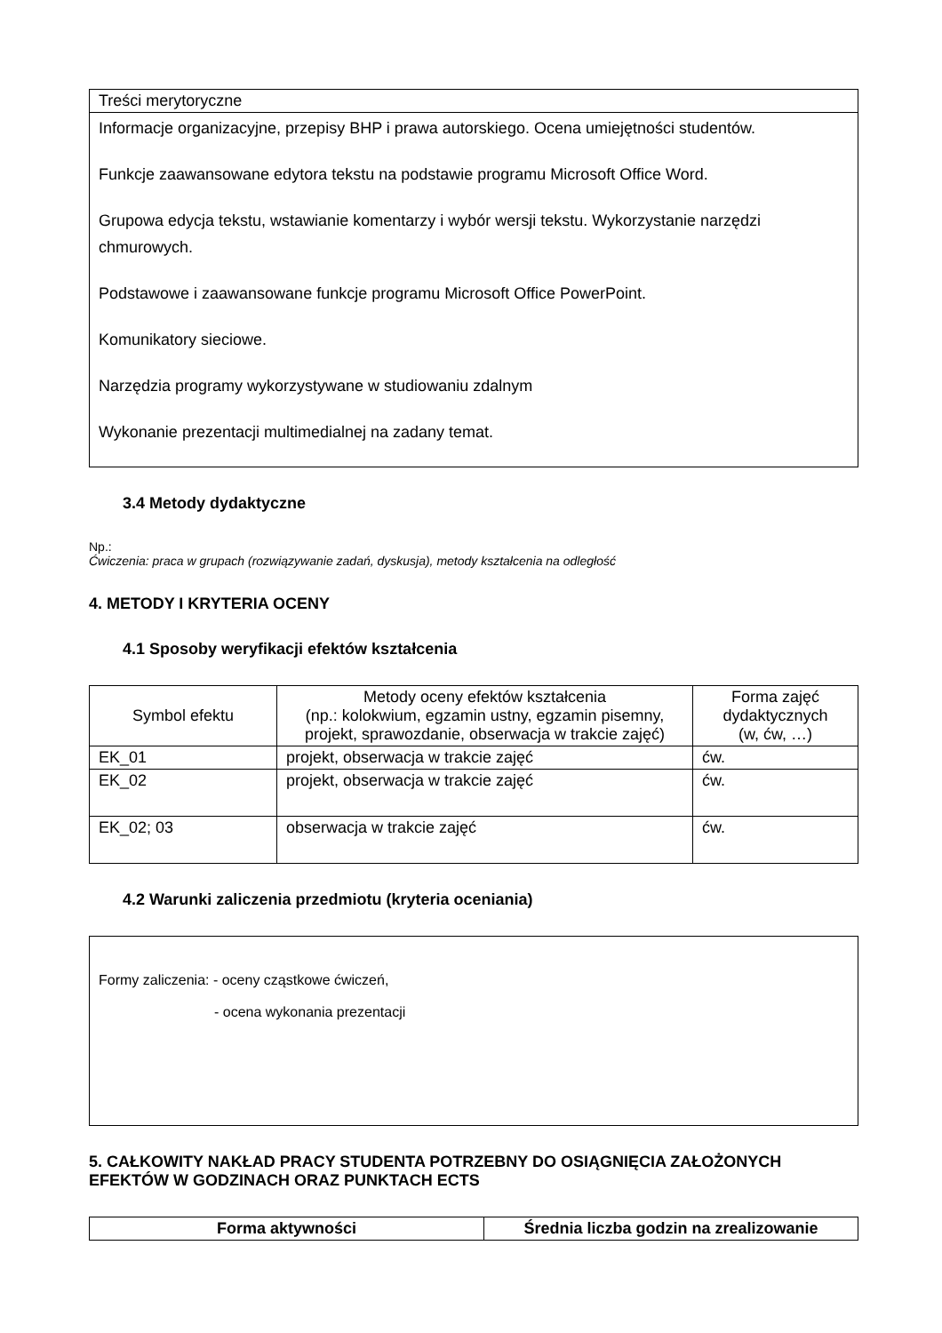| Treści merytoryczne |
| Informacje organizacyjne, przepisy BHP i prawa autorskiego. Ocena umiejętności studentów. Funkcje zaawansowane edytora tekstu na podstawie programu Microsoft Office Word. Grupowa edycja tekstu, wstawianie komentarzy i wybór wersji tekstu. Wykorzystanie narzędzi chmurowych. Podstawowe i zaawansowane funkcje programu Microsoft Office PowerPoint. Komunikatory sieciowe. Narzędzia programy wykorzystywane w studiowaniu zdalnym Wykonanie prezentacji multimedialnej na zadany temat. |
3.4 Metody dydaktyczne
Np.:
Ćwiczenia: praca w grupach (rozwiązywanie zadań, dyskusja), metody kształcenia na odległość
4. METODY I KRYTERIA OCENY
4.1 Sposoby weryfikacji efektów kształcenia
| Symbol efektu | Metody oceny efektów kształcenia (np.: kolokwium, egzamin ustny, egzamin pisemny, projekt, sprawozdanie, obserwacja w trakcie zajęć) | Forma zajęć dydaktycznych (w, ćw, …) |
| --- | --- | --- |
| EK_01 | projekt, obserwacja w trakcie zajęć | ćw. |
| EK_02 | projekt, obserwacja w trakcie zajęć | ćw. |
| EK_02; 03 | obserwacja w trakcie zajęć | ćw. |
4.2 Warunki zaliczenia przedmiotu (kryteria oceniania)
| Formy zaliczenia: - oceny cząstkowe ćwiczeń, - ocena wykonania prezentacji |
5. CAŁKOWITY NAKŁAD PRACY STUDENTA POTRZEBNY DO OSIĄGNIĘCIA ZAŁOŻONYCH EFEKTÓW W GODZINACH ORAZ PUNKTACH ECTS
| Forma aktywności | Średnia liczba godzin na zrealizowanie |
| --- | --- |